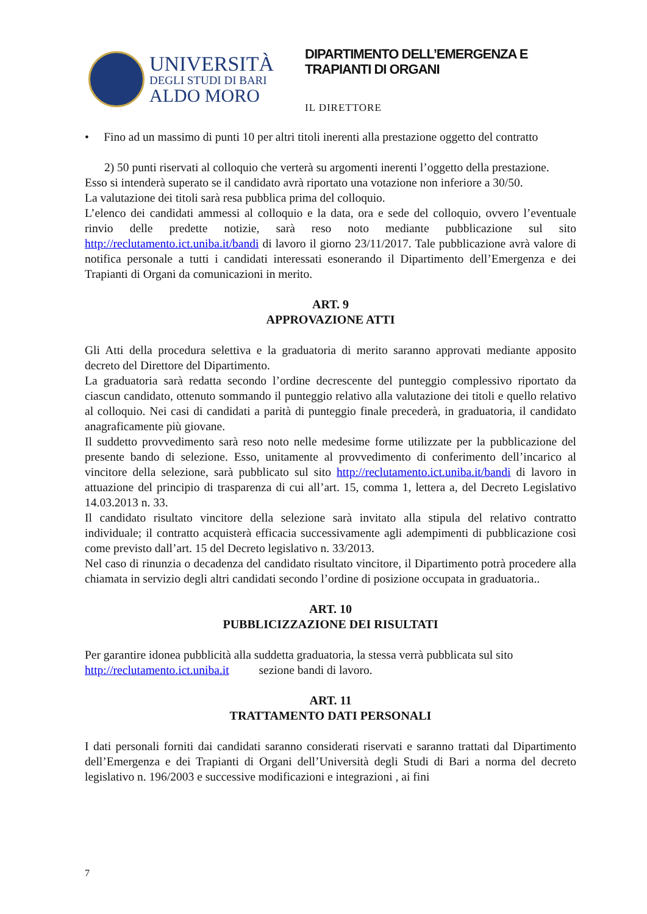UNIVERSITÀ
DEGLI STUDI DI BARI
ALDO MORO
DIPARTIMENTO DELL’EMERGENZA E
TRAPIANTI DI ORGANI
IL DIRETTORE
• Fino ad un massimo di punti 10 per altri titoli inerenti alla prestazione oggetto del contratto
2) 50 punti riservati al colloquio che verterà su argomenti inerenti l’oggetto della prestazione.
Esso si intenderà superato se il candidato avrà riportato una votazione non inferiore a 30/50.
La valutazione dei titoli sarà resa pubblica prima del colloquio.
L’elenco dei candidati ammessi al colloquio e la data, ora e sede del colloquio, ovvero l’eventuale rinvio delle predette notizie, sarà reso noto mediante pubblicazione sul sito http://reclutamento.ict.uniba.it/bandi di lavoro il giorno 23/11/2017. Tale pubblicazione avrà valore di notifica personale a tutti i candidati interessati esonerando il Dipartimento dell’Emergenza e dei Trapianti di Organi da comunicazioni in merito.
ART. 9
APPROVAZIONE ATTI
Gli Atti della procedura selettiva e la graduatoria di merito saranno approvati mediante apposito decreto del Direttore del Dipartimento.
La graduatoria sarà redatta secondo l’ordine decrescente del punteggio complessivo riportato da ciascun candidato, ottenuto sommando il punteggio relativo alla valutazione dei titoli e quello relativo al colloquio. Nei casi di candidati a parità di punteggio finale precederà, in graduatoria, il candidato anagraficamente più giovane.
Il suddetto provvedimento sarà reso noto nelle medesime forme utilizzate per la pubblicazione del presente bando di selezione. Esso, unitamente al provvedimento di conferimento dell’incarico al vincitore della selezione, sarà pubblicato sul sito http://reclutamento.ict.uniba.it/bandi di lavoro in attuazione del principio di trasparenza di cui all’art. 15, comma 1, lettera a, del Decreto Legislativo 14.03.2013 n. 33.
Il candidato risultato vincitore della selezione sarà invitato alla stipula del relativo contratto individuale; il contratto acquisterà efficacia successivamente agli adempimenti di pubblicazione così come previsto dall’art. 15 del Decreto legislativo n. 33/2013.
Nel caso di rinunzia o decadenza del candidato risultato vincitore, il Dipartimento potrà procedere alla chiamata in servizio degli altri candidati secondo l’ordine di posizione occupata in graduatoria..
ART. 10
PUBBLICIZZAZIONE DEI RISULTATI
Per garantire idonea pubblicità alla suddetta graduatoria, la stessa verrà pubblicata sul sito
http://reclutamento.ict.uniba.it sezione bandi di lavoro.
ART. 11
TRATTAMENTO DATI PERSONALI
I dati personali forniti dai candidati saranno considerati riservati e saranno trattati dal Dipartimento dell’Emergenza e dei Trapianti di Organi dell’Università degli Studi di Bari a norma del decreto legislativo n. 196/2003 e successive modificazioni e integrazioni , ai fini
7